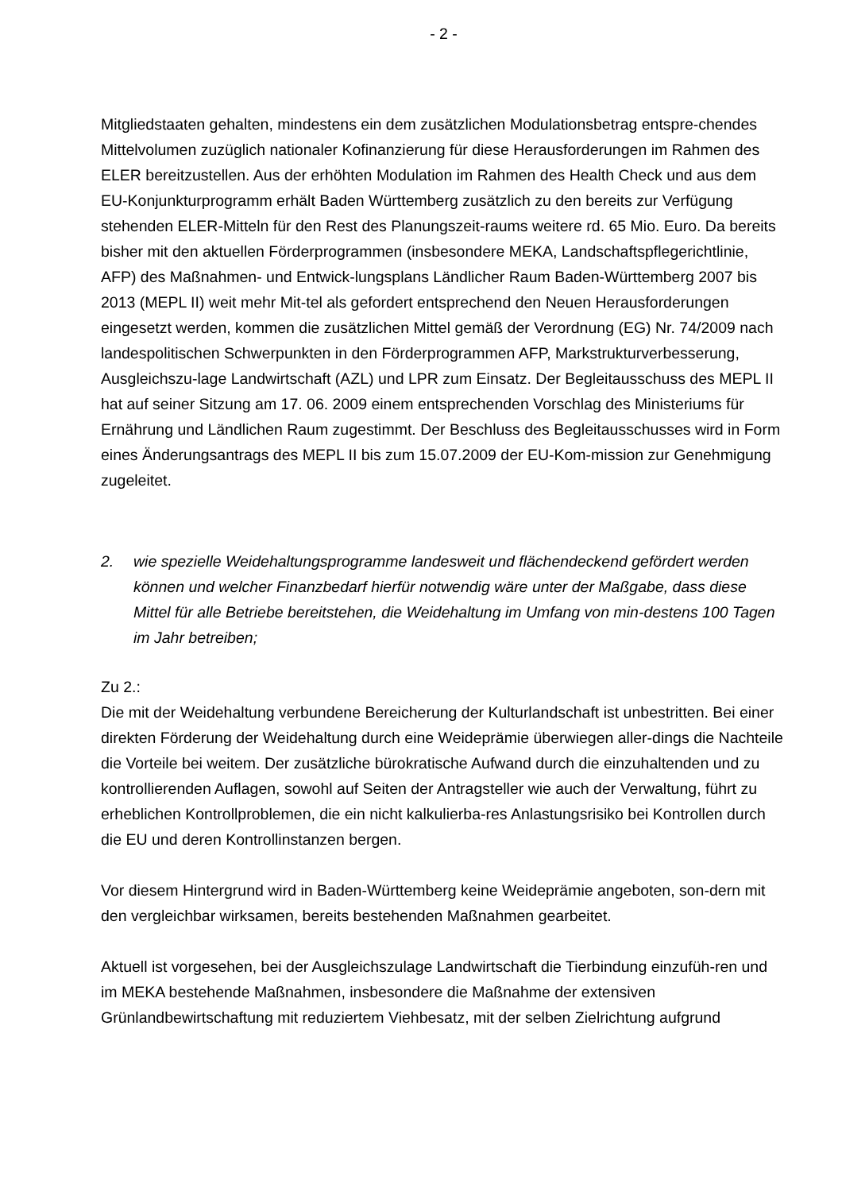- 2 -
Mitgliedstaaten gehalten, mindestens ein dem zusätzlichen Modulationsbetrag entspre-chendes Mittelvolumen zuzüglich nationaler Kofinanzierung für diese Herausforderungen im Rahmen des ELER bereitzustellen. Aus der erhöhten Modulation im Rahmen des Health Check und aus dem EU-Konjunkturprogramm erhält Baden Württemberg zusätzlich zu den bereits zur Verfügung stehenden ELER-Mitteln für den Rest des Planungszeit-raums weitere rd. 65 Mio. Euro. Da bereits bisher mit den aktuellen Förderprogrammen (insbesondere MEKA, Landschaftspflegerichtlinie, AFP) des Maßnahmen- und Entwick-lungsplans Ländlicher Raum Baden-Württemberg 2007 bis 2013 (MEPL II) weit mehr Mit-tel als gefordert entsprechend den Neuen Herausforderungen eingesetzt werden, kommen die zusätzlichen Mittel gemäß der Verordnung (EG) Nr. 74/2009 nach landespolitischen Schwerpunkten in den Förderprogrammen AFP, Markstrukturverbesserung, Ausgleichszu-lage Landwirtschaft (AZL) und LPR zum Einsatz. Der Begleitausschuss des MEPL II hat auf seiner Sitzung am 17. 06. 2009 einem entsprechenden Vorschlag des Ministeriums für Ernährung und Ländlichen Raum zugestimmt. Der Beschluss des Begleitausschusses wird in Form eines Änderungsantrags des MEPL II bis zum 15.07.2009 der EU-Kom-mission zur Genehmigung zugeleitet.
2. wie spezielle Weidehaltungsprogramme landesweit und flächendeckend gefördert werden können und welcher Finanzbedarf hierfür notwendig wäre unter der Maßgabe, dass diese Mittel für alle Betriebe bereitstehen, die Weidehaltung im Umfang von min-destens 100 Tagen im Jahr betreiben;
Zu 2.:
Die mit der Weidehaltung verbundene Bereicherung der Kulturlandschaft ist unbestritten. Bei einer direkten Förderung der Weidehaltung durch eine Weideprämie überwiegen aller-dings die Nachteile die Vorteile bei weitem. Der zusätzliche bürokratische Aufwand durch die einzuhaltenden und zu kontrollierenden Auflagen, sowohl auf Seiten der Antragsteller wie auch der Verwaltung, führt zu erheblichen Kontrollproblemen, die ein nicht kalkulierba-res Anlastungsrisiko bei Kontrollen durch die EU und deren Kontrollinstanzen bergen.
Vor diesem Hintergrund wird in Baden-Württemberg keine Weideprämie angeboten, son-dern mit den vergleichbar wirksamen, bereits bestehenden Maßnahmen gearbeitet.
Aktuell ist vorgesehen, bei der Ausgleichszulage Landwirtschaft die Tierbindung einzufüh-ren und im MEKA bestehende Maßnahmen, insbesondere die Maßnahme der extensiven Grünlandbewirtschaftung mit reduziertem Viehbesatz, mit der selben Zielrichtung aufgrund